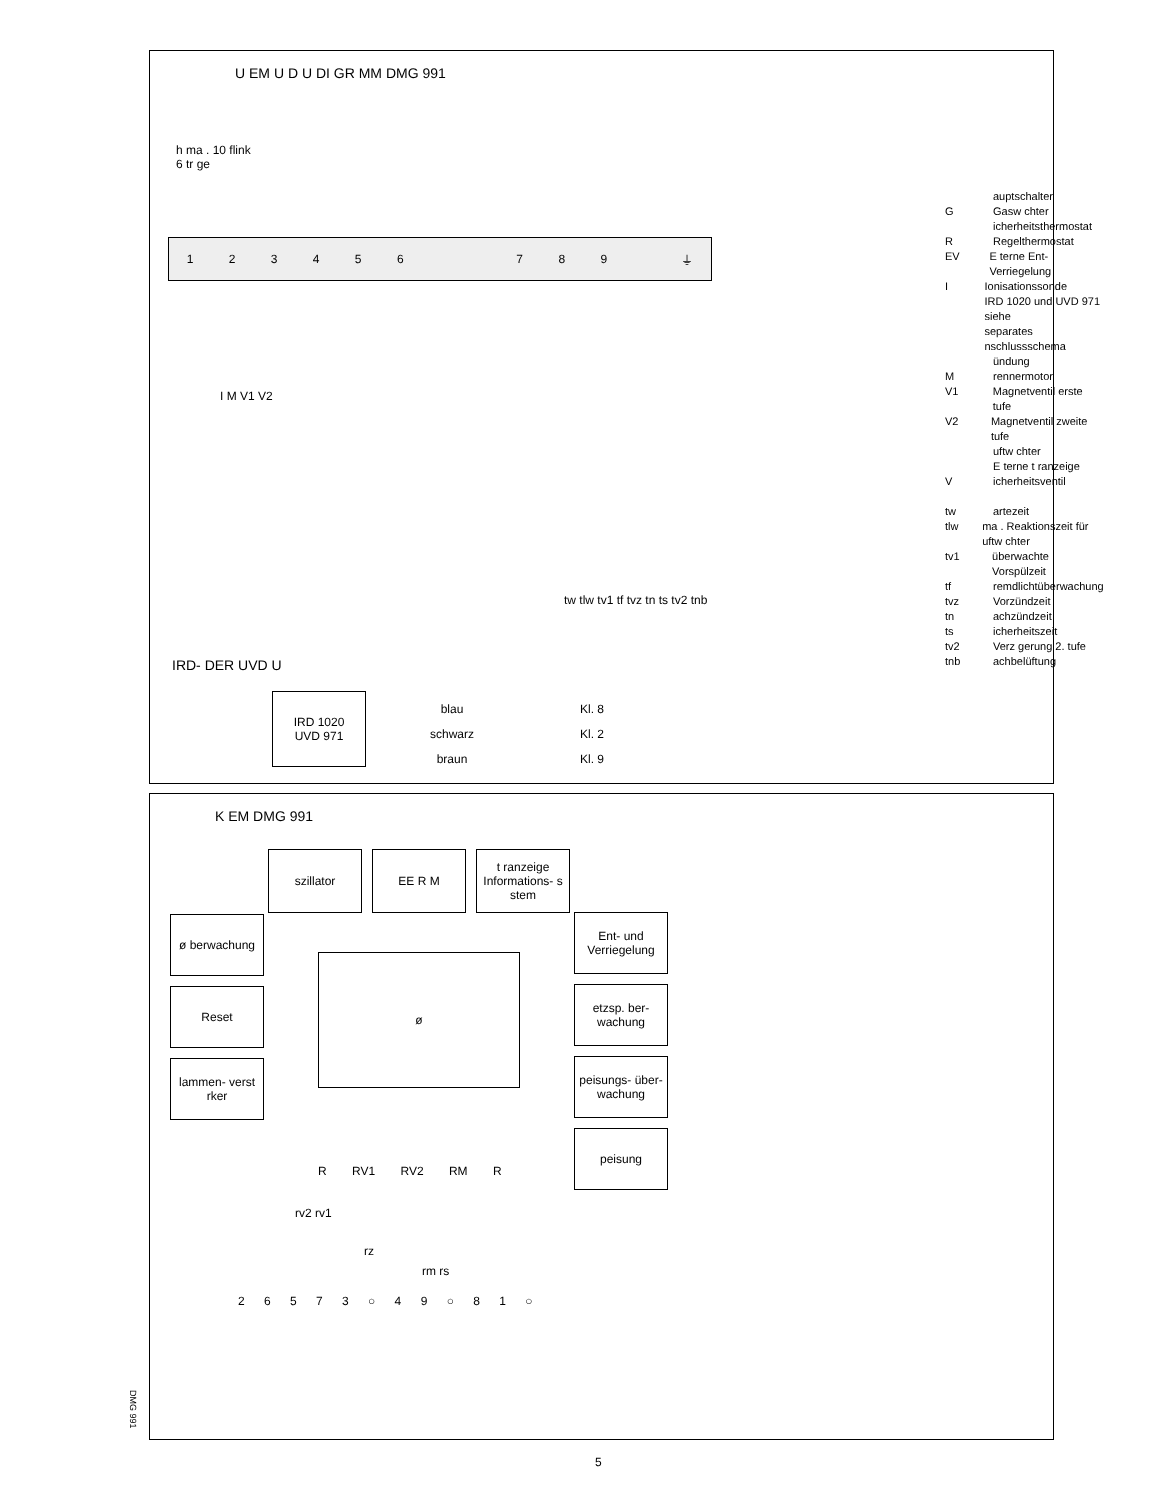U EM U D U DI GR MM DMG 991
h ma . 10 flink
6 tr ge
123456 789 ⏚
I M V1 V2
tw tlw tv1 tf tvz tn ts tv2 tnb
auptschalter
G Gasw chter
icherheitsthermostat
R Regelthermostat
EV E terne Ent- Verriegelung
I Ionisationssonde
IRD 1020 und UVD 971 siehe
separates nschlussschema
ündung
Mrennermotor
V1 Magnetventil erste tufe
V2 Magnetventil zweite tufe
uftw chter
E terne t ranzeige
Vicherheitsventil
tw artezeit
tlw ma . Reaktionszeit für uftw chter
tv1 überwachte Vorspülzeit
tf remdlichtüberwachung
tvz Vorzündzeit
tn achzündzeit
ts icherheitszeit
tv2 Verz gerung 2. tufe
tnb achbelüftung
IRD- DER UVD U
IRD 1020
UVD 971
blau
schwarz
braun
Kl. 8
Kl. 2
Kl. 9
K EM DMG 991
szillator EE R M
t ranzeige Informations- s stem
ø berwachung
Reset
lammen- verst rker
ø
Ent- und Verriegelung
etzsp. ber- wachung
peisungs- über- wachung
peisung
R RV1 RV2 RM R
rv2 rv1
rz
rm rs
2 6 5 7 3 ○ 4 9 ○ 8 1 ○
DMG 991
5